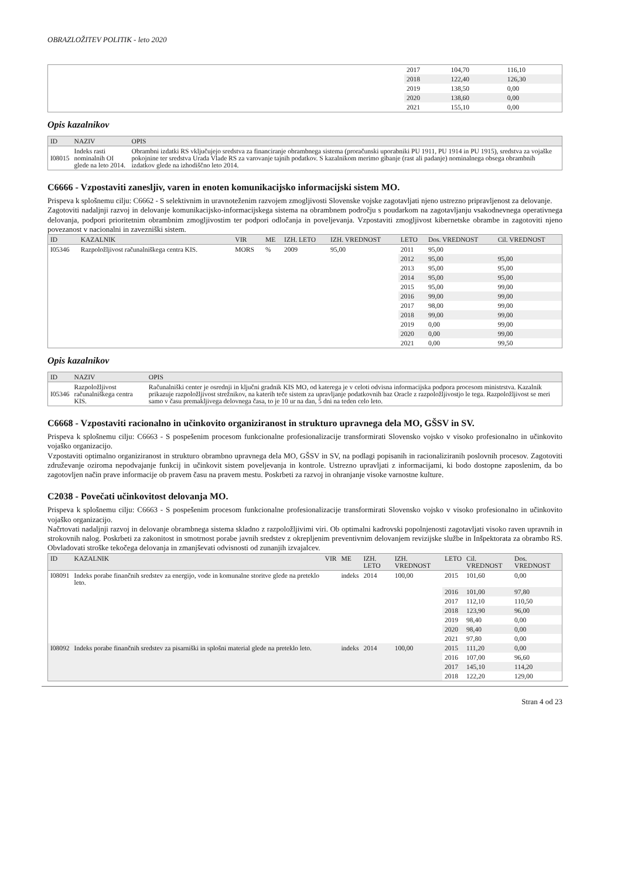OBRAZLOŽITEV POLITIK - leto 2020
| | 2017 | 104,70 | 116,10 |
| | 2018 | 122,40 | 126,30 |
| | 2019 | 138,50 | 0,00 |
| | 2020 | 138,60 | 0,00 |
| | 2021 | 155,10 | 0,00 |
Opis kazalnikov
| ID | NAZIV | OPIS |
| --- | --- | --- |
| I08015 | Indeks rasti nominalnih OI glede na leto 2014. | Obrambni izdatki RS vključujejo sredstva za financiranje obrambnega sistema (proračunski uporabniki PU 1911, PU 1914 in PU 1915), sredstva za vojaške pokojnine ter sredstva Urada Vlade RS za varovanje tajnih podatkov. S kazalnikom merimo gibanje (rast ali padanje) nominalnega obsega obrambnih izdatkov glede na izhodiščno leto 2014. |
C6666 - Vzpostaviti zanesljiv, varen in enoten komunikacijsko informacijski sistem MO.
Prispeva k splošnemu cilju: C6662 - S selektivnim in uravnoteženim razvojem zmogljivosti Slovenske vojske zagotavljati njeno ustrezno pripravljenost za delovanje.
Zagotoviti nadaljnji razvoj in delovanje komunikacijsko-informacijskega sistema na obrambnem področju s poudarkom na zagotavljanju vsakodnevnega operativnega delovanja, podpori prioritetnim obrambnim zmogljivostim ter podpori odločanja in poveljevanja. Vzpostaviti zmogljivost kibernetske obrambe in zagotoviti njeno povezanost v nacionalni in zavezniški sistem.
| ID | KAZALNIK | VIR | ME | IZH. LETO | IZH. VREDNOST | LETO | Dos. VREDNOST | Cil. VREDNOST |
| --- | --- | --- | --- | --- | --- | --- | --- | --- |
| I05346 | Razpoložljivost računalniškega centra KIS. | MORS | % | 2009 | 95,00 | 2011 | 95,00 | |
| | | | | | | 2012 | 95,00 | 95,00 |
| | | | | | | 2013 | 95,00 | 95,00 |
| | | | | | | 2014 | 95,00 | 95,00 |
| | | | | | | 2015 | 95,00 | 99,00 |
| | | | | | | 2016 | 99,00 | 99,00 |
| | | | | | | 2017 | 98,00 | 99,00 |
| | | | | | | 2018 | 99,00 | 99,00 |
| | | | | | | 2019 | 0,00 | 99,00 |
| | | | | | | 2020 | 0,00 | 99,00 |
| | | | | | | 2021 | 0,00 | 99,50 |
Opis kazalnikov
| ID | NAZIV | OPIS |
| --- | --- | --- |
| I05346 | Razpoložljivost računalniškega centra KIS. | Računalniški center je osrednji in ključni gradnik KIS MO, od katerega je v celoti odvisna informacijska podpora procesom ministrstva. Kazalnik prikazuje razpoložljivost strežnikov, na katerih teče sistem za upravljanje podatkovnih baz Oracle z razpoložljivostjo le tega. Razpoložljivost se meri samo v času premakljivega delovnega časa, to je 10 ur na dan, 5 dni na teden celo leto. |
C6668 - Vzpostaviti racionalno in učinkovito organiziranost in strukturo upravnega dela MO, GŠSV in SV.
Prispeva k splošnemu cilju: C6663 - S pospešenim procesom funkcionalne profesionalizacije transformirati Slovensko vojsko v visoko profesionalno in učinkovito vojaško organizacijo.
Vzpostaviti optimalno organiziranost in strukturo obrambno upravnega dela MO, GŠSV in SV, na podlagi popisanih in racionaliziranih poslovnih procesov. Zagotoviti združevanje oziroma nepodvajanje funkcij in učinkovit sistem poveljevanja in kontrole. Ustrezno upravljati z informacijami, ki bodo dostopne zaposlenim, da bo zagotovljen način prave informacije ob pravem času na pravem mestu. Poskrbeti za razvoj in ohranjanje visoke varnostne kulture.
C2038 - Povečati učinkovitost delovanja MO.
Prispeva k splošnemu cilju: C6663 - S pospešenim procesom funkcionalne profesionalizacije transformirati Slovensko vojsko v visoko profesionalno in učinkovito vojaško organizacijo.
Načrtovati nadaljnji razvoj in delovanje obrambnega sistema skladno z razpoložljivimi viri. Ob optimalni kadrovski popolnjenosti zagotavljati visoko raven upravnih in strokovnih nalog. Poskrbeti za zakonitost in smotrnost porabe javnih sredstev z okrepljenim preventivnim delovanjem revizijske službe in Inšpektorata za obrambo RS. Obvladovati stroške tekočega delovanja in zmanjševati odvisnosti od zunanjih izvajalcev.
| ID | KAZALNIK | VIR | ME | IZH. LETO | IZH. VREDNOST | LETO | Cil. VREDNOST | Dos. VREDNOST |
| --- | --- | --- | --- | --- | --- | --- | --- | --- |
| I08091 | Indeks porabe finančnih sredstev za energijo, vode in komunalne storitve glede na preteklo leto. | | indeks | 2014 | 100,00 | 2015 | 101,60 | 0,00 |
| | | | | | | 2016 | 101,00 | 97,80 |
| | | | | | | 2017 | 112,10 | 110,50 |
| | | | | | | 2018 | 123,90 | 96,00 |
| | | | | | | 2019 | 98,40 | 0,00 |
| | | | | | | 2020 | 98,40 | 0,00 |
| | | | | | | 2021 | 97,80 | 0,00 |
| I08092 | Indeks porabe finančnih sredstev za pisarniški in splošni material glede na preteklo leto. | | indeks | 2014 | 100,00 | 2015 | 111,20 | 0,00 |
| | | | | | | 2016 | 107,00 | 96,60 |
| | | | | | | 2017 | 145,10 | 114,20 |
| | | | | | | 2018 | 122,20 | 129,00 |
Stran 4 od 23